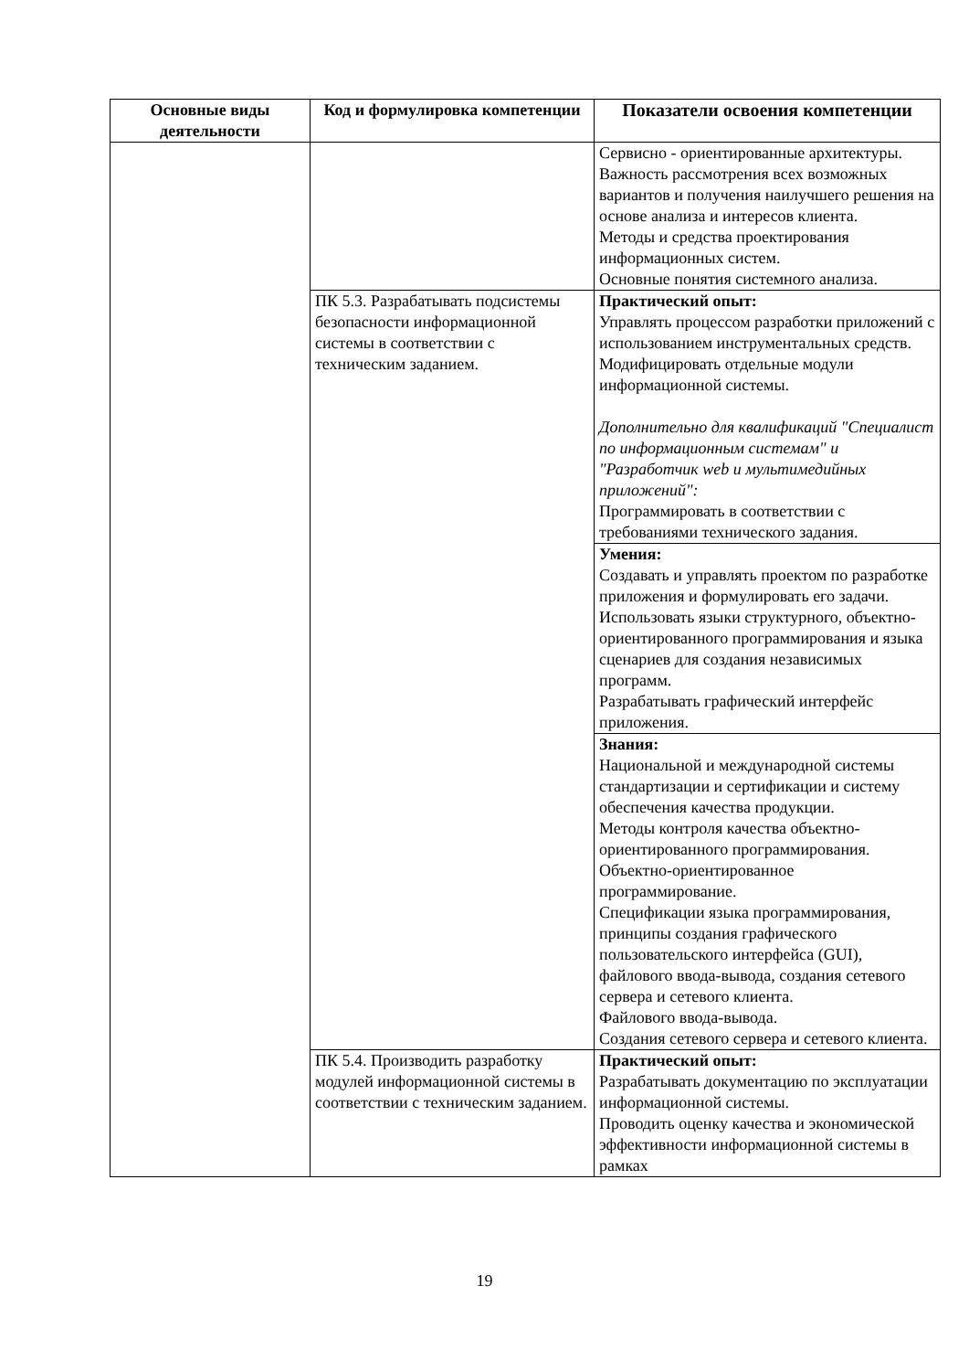| Основные виды деятельности | Код и формулировка компетенции | Показатели освоения компетенции |
| --- | --- | --- |
| | | Сервисно - ориентированные архитектуры. Важность рассмотрения всех возможных вариантов и получения наилучшего решения на основе анализа и интересов клиента. Методы и средства проектирования информационных систем. Основные понятия системного анализа. |
| | ПК 5.3. Разрабатывать подсистемы безопасности информационной системы в соответствии с техническим заданием. | Практический опыт: Управлять процессом разработки приложений с использованием инструментальных средств. Модифицировать отдельные модули информационной системы. Дополнительно для квалификаций "Специалист по информационным системам" и "Разработчик web и мультимедийных приложений": Программировать в соответствии с требованиями технического задания. |
| | | Умения: Создавать и управлять проектом по разработке приложения и формулировать его задачи. Использовать языки структурного, объектно-ориентированного программирования и языка сценариев для создания независимых программ. Разрабатывать графический интерфейс приложения. |
| | | Знания: Национальной и международной системы стандартизации и сертификации и систему обеспечения качества продукции. Методы контроля качества объектно-ориентированного программирования. Объектно-ориентированное программирование. Спецификации языка программирования, принципы создания графического пользовательского интерфейса (GUI), файлового ввода-вывода, создания сетевого сервера и сетевого клиента. Файлового ввода-вывода. Создания сетевого сервера и сетевого клиента. |
| | ПК 5.4. Производить разработку модулей информационной системы в соответствии с техническим заданием. | Практический опыт: Разрабатывать документацию по эксплуатации информационной системы. Проводить оценку качества и экономической эффективности информационной системы в рамках |
19